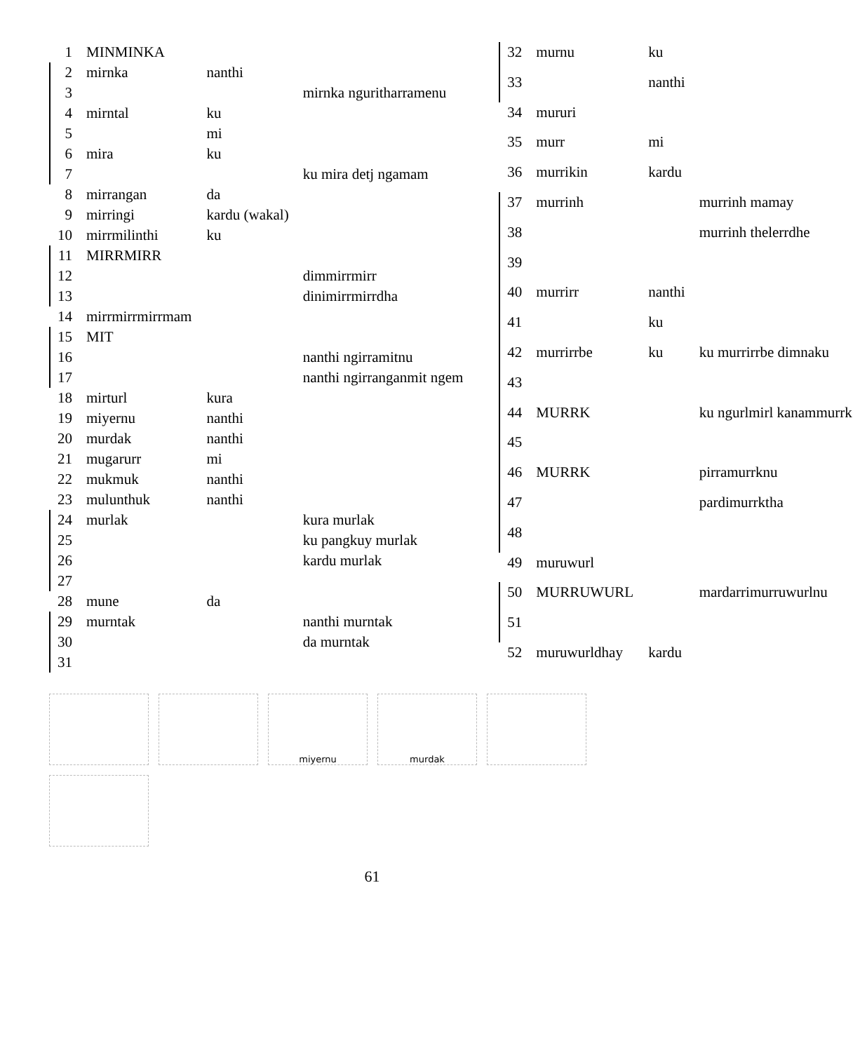| 1 | MINMINKA | | |
| 2 | mirnka | nanthi | |
| 3 | | | mirnka nguritharramenu |
| 4 | mirntal | ku | |
| 5 | | mi | |
| 6 | mira | ku | |
| 7 | | | ku mira detj ngamam |
| 8 | mirrangan | da | |
| 9 | mirringi | kardu (wakal) | |
| 10 | mirrmilinthi | ku | |
| 11 | MIRRMIRR | | |
| 12 | | | dimmirrmirr |
| 13 | | | dinimirrmirrdha |
| 14 | mirrmirrmirrmam | | |
| 15 | MIT | | |
| 16 | | | nanthi ngirramitnu |
| 17 | | | nanthi ngirranganmit ngem |
| 18 | mirturl | kura | |
| 19 | miyernu | nanthi | |
| 20 | murdak | nanthi | |
| 21 | mugarurr | mi | |
| 22 | mukmuk | nanthi | |
| 23 | mulunthuk | nanthi | |
| 24 | murlak | | kura murlak |
| 25 | | | ku pangkuy murlak |
| 26 | | | kardu murlak |
| 27 | | | |
| 28 | mune | da | |
| 29 | murntak | | nanthi murntak |
| 30 | | | da murntak |
| 31 | | | |
| 32 | murnu | ku | |
| 33 | | nanthi | |
| 34 | mururi | | |
| 35 | murr | mi | |
| 36 | murrikin | kardu | |
| 37 | murrinh | | murrinh mamay |
| 38 | | | murrinh thelerrdhe |
| 39 | | | |
| 40 | murrirr | nanthi | |
| 41 | | ku | |
| 42 | murrirrbe | ku | ku murrirrbe dimnaku |
| 43 | | | |
| 44 | MURRK | | ku ngurlmirl kanammurrk |
| 45 | | | |
| 46 | MURRK | | pirramurrknu |
| 47 | | | pardimurrktha |
| 48 | | | |
| 49 | muruwurl | | |
| 50 | MURRUWURL | | mardarrimurruwurlnu |
| 51 | | | |
| 52 | muruwurldhay | kardu | |
miyernu
murdak
61